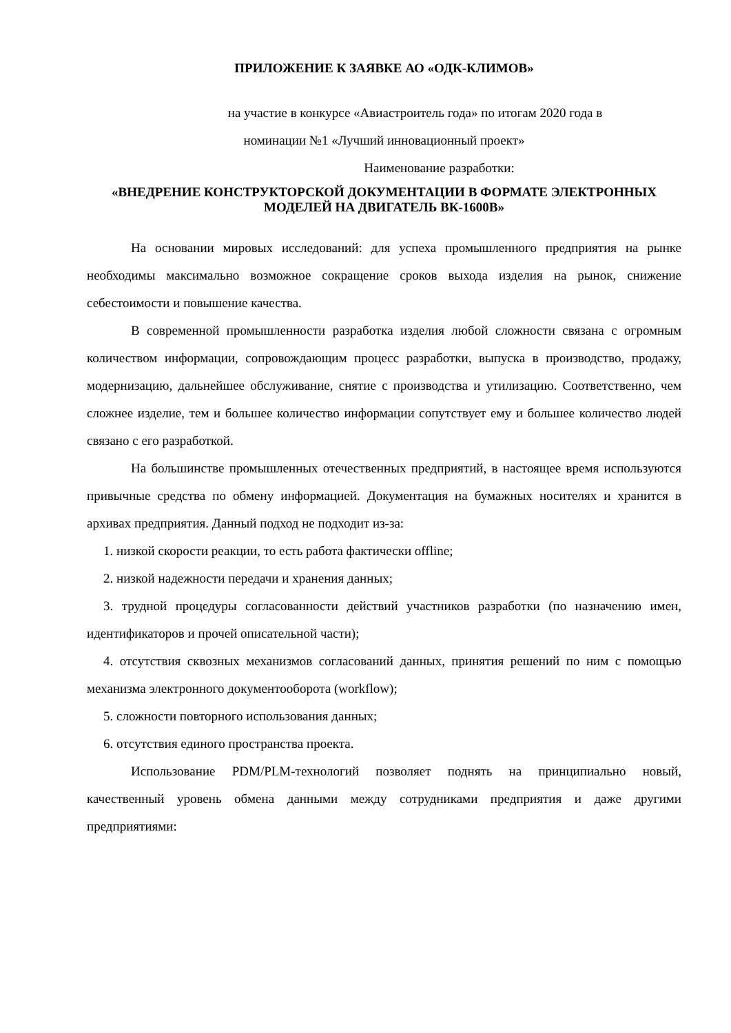ПРИЛОЖЕНИЕ К ЗАЯВКЕ АО «ОДК-КЛИМОВ»
на участие в конкурсе «Авиастроитель года» по итогам 2020 года в
номинации №1 «Лучший инновационный проект»
Наименование разработки:
«ВНЕДРЕНИЕ КОНСТРУКТОРСКОЙ ДОКУМЕНТАЦИИ В ФОРМАТЕ ЭЛЕКТРОННЫХ МОДЕЛЕЙ НА ДВИГАТЕЛЬ ВК-1600В»
На основании мировых исследований: для успеха промышленного предприятия на рынке необходимы максимально возможное сокращение сроков выхода изделия на рынок, снижение себестоимости и повышение качества.
В современной промышленности разработка изделия любой сложности связана с огромным количеством информации, сопровождающим процесс разработки, выпуска в производство, продажу, модернизацию, дальнейшее обслуживание, снятие с производства и утилизацию. Соответственно, чем сложнее изделие, тем и большее количество информации сопутствует ему и большее количество людей связано с его разработкой.
На большинстве промышленных отечественных предприятий, в настоящее время используются привычные средства по обмену информацией. Документация на бумажных носителях и хранится в архивах предприятия. Данный подход не подходит из-за:
1. низкой скорости реакции, то есть работа фактически offline;
2. низкой надежности передачи и хранения данных;
3. трудной процедуры согласованности действий участников разработки (по назначению имен, идентификаторов и прочей описательной части);
4. отсутствия сквозных механизмов согласований данных, принятия решений по ним с помощью механизма электронного документооборота (workflow);
5. сложности повторного использования данных;
6. отсутствия единого пространства проекта.
Использование PDM/PLM-технологий позволяет поднять на принципиально новый, качественный уровень обмена данными между сотрудниками предприятия и даже другими предприятиями: